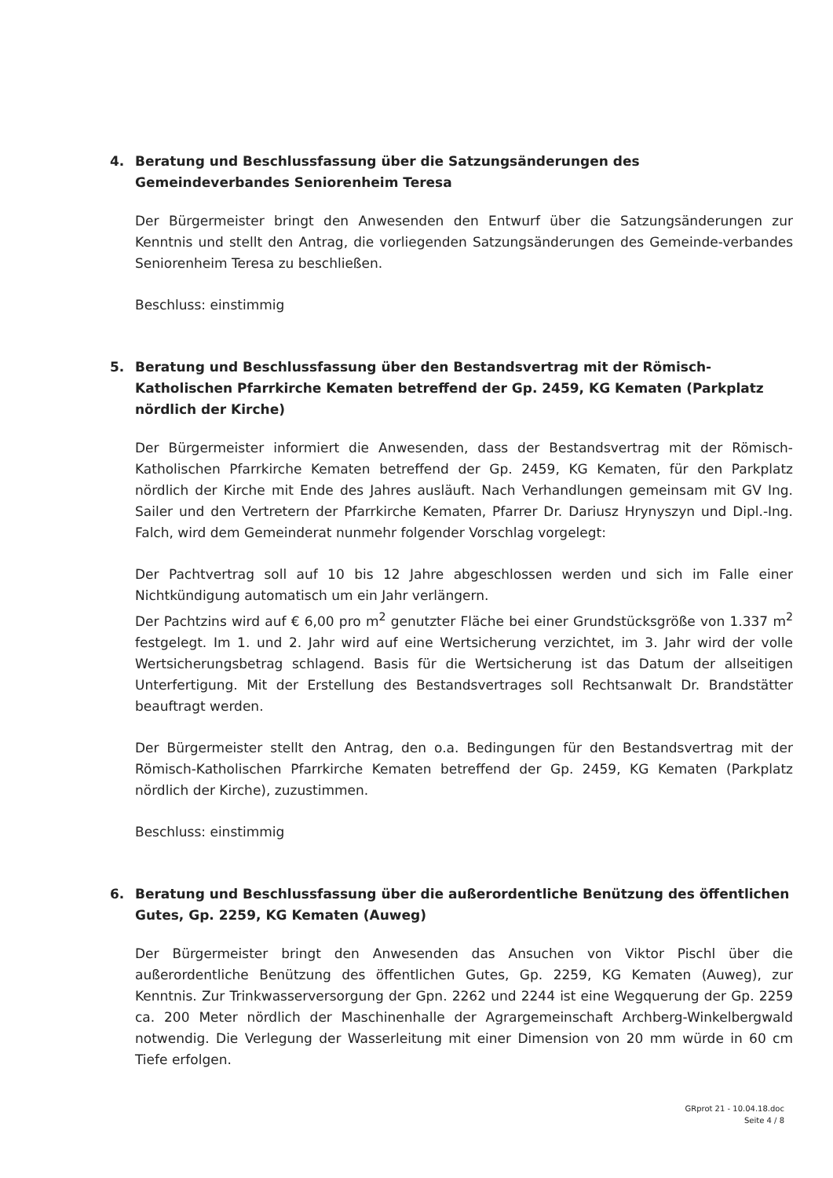4. Beratung und Beschlussfassung über die Satzungsänderungen des Gemeindeverbandes Seniorenheim Teresa
Der Bürgermeister bringt den Anwesenden den Entwurf über die Satzungsänderungen zur Kenntnis und stellt den Antrag, die vorliegenden Satzungsänderungen des Gemeinde-verbandes Seniorenheim Teresa zu beschließen.
Beschluss: einstimmig
5. Beratung und Beschlussfassung über den Bestandsvertrag mit der Römisch-Katholischen Pfarrkirche Kematen betreffend der Gp. 2459, KG Kematen (Parkplatz nördlich der Kirche)
Der Bürgermeister informiert die Anwesenden, dass der Bestandsvertrag mit der Römisch-Katholischen Pfarrkirche Kematen betreffend der Gp. 2459, KG Kematen, für den Parkplatz nördlich der Kirche mit Ende des Jahres ausläuft. Nach Verhandlungen gemeinsam mit GV Ing. Sailer und den Vertretern der Pfarrkirche Kematen, Pfarrer Dr. Dariusz Hrynyszyn und Dipl.-Ing. Falch, wird dem Gemeinderat nunmehr folgender Vorschlag vorgelegt:
Der Pachtvertrag soll auf 10 bis 12 Jahre abgeschlossen werden und sich im Falle einer Nichtkündigung automatisch um ein Jahr verlängern.
Der Pachtzins wird auf € 6,00 pro m<sup>2</sup> genutzter Fläche bei einer Grundstücksgröße von 1.337 m<sup>2</sup> festgelegt. Im 1. und 2. Jahr wird auf eine Wertsicherung verzichtet, im 3. Jahr wird der volle Wertsicherungsbetrag schlagend. Basis für die Wertsicherung ist das Datum der allseitigen Unterfertigung. Mit der Erstellung des Bestandsvertrages soll Rechtsanwalt Dr. Brandstätter beauftragt werden.
Der Bürgermeister stellt den Antrag, den o.a. Bedingungen für den Bestandsvertrag mit der Römisch-Katholischen Pfarrkirche Kematen betreffend der Gp. 2459, KG Kematen (Parkplatz nördlich der Kirche), zuzustimmen.
Beschluss: einstimmig
6. Beratung und Beschlussfassung über die außerordentliche Benützung des öffentlichen Gutes, Gp. 2259, KG Kematen (Auweg)
Der Bürgermeister bringt den Anwesenden das Ansuchen von Viktor Pischl über die außerordentliche Benützung des öffentlichen Gutes, Gp. 2259, KG Kematen (Auweg), zur Kenntnis. Zur Trinkwasserversorgung der Gpn. 2262 und 2244 ist eine Wegquerung der Gp. 2259 ca. 200 Meter nördlich der Maschinenhalle der Agrargemeinschaft Archberg-Winkelbergwald notwendig. Die Verlegung der Wasserleitung mit einer Dimension von 20 mm würde in 60 cm Tiefe erfolgen.
GRprot 21 - 10.04.18.doc
Seite 4 / 8